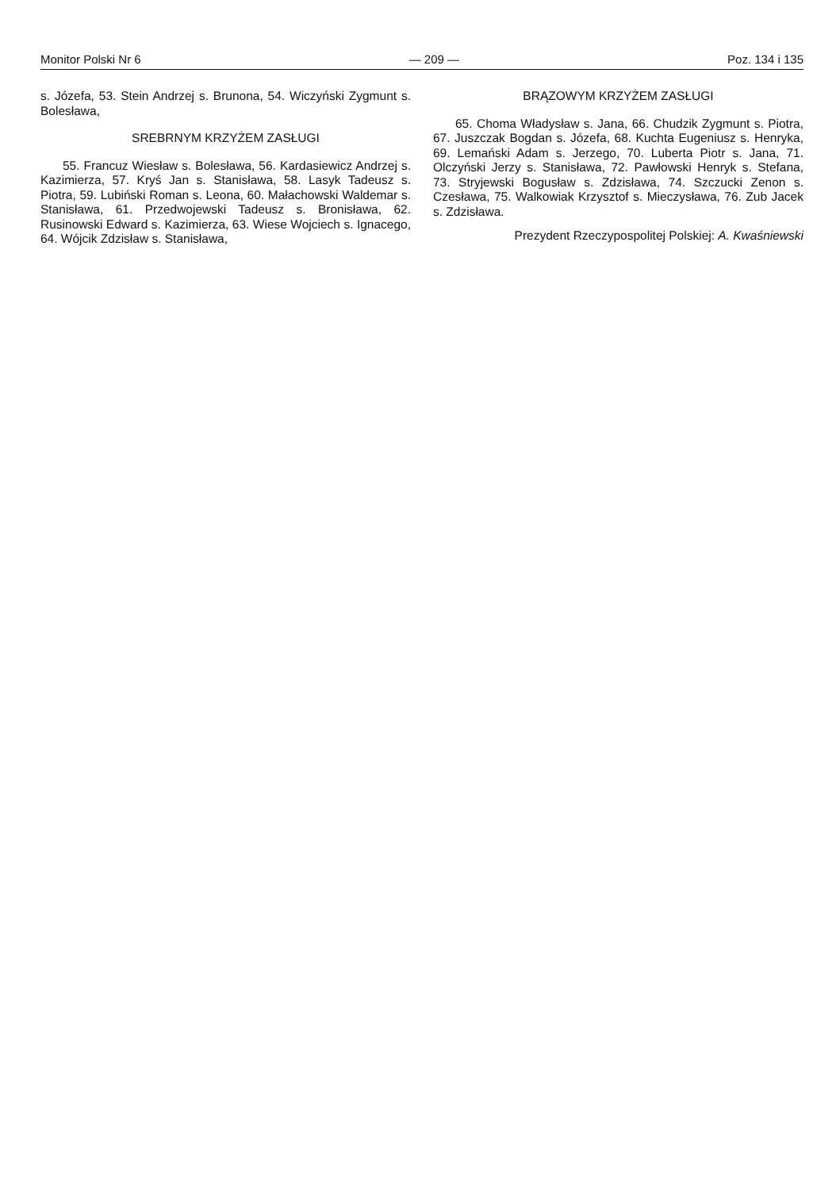Monitor Polski Nr 6 — 209 — Poz. 134 i 135
s. Józefa, 53. Stein Andrzej s. Brunona, 54. Wiczyński Zygmunt s. Bolesława,
SREBRNYM KRZYŻEM ZASŁUGI
55. Francuz Wiesław s. Bolesława, 56. Kardasiewicz Andrzej s. Kazimierza, 57. Kryś Jan s. Stanisława, 58. Lasyk Tadeusz s. Piotra, 59. Lubiński Roman s. Leona, 60. Małachowski Waldemar s. Stanisława, 61. Przedwojewski Tadeusz s. Bronisława, 62. Rusinowski Edward s. Kazimierza, 63. Wiese Wojciech s. Ignacego, 64. Wójcik Zdzisław s. Stanisława,
BRĄZOWYM KRZYŻEM ZASŁUGI
65. Choma Władysław s. Jana, 66. Chudzik Zygmunt s. Piotra, 67. Juszczak Bogdan s. Józefa, 68. Kuchta Eugeniusz s. Henryka, 69. Lemański Adam s. Jerzego, 70. Luberta Piotr s. Jana, 71. Olczyński Jerzy s. Stanisława, 72. Pawłowski Henryk s. Stefana, 73. Stryjewski Bogusław s. Zdzisława, 74. Szczucki Zenon s. Czesława, 75. Walkowiak Krzysztof s. Mieczysława, 76. Zub Jacek s. Zdzisława.
Prezydent Rzeczypospolitej Polskiej: A. Kwaśniewski